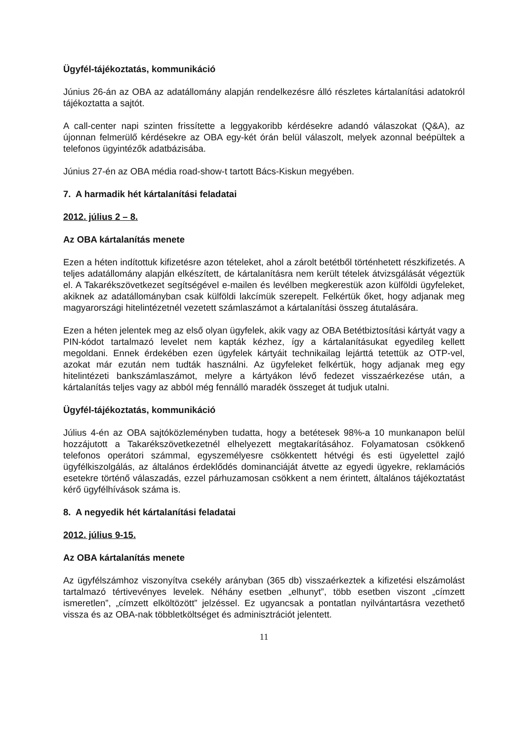Ügyfél-tájékoztatás, kommunikáció
Június 26-án az OBA az adatállomány alapján rendelkezésre álló részletes kártalanítási adatokról tájékoztatta a sajtót.
A call-center napi szinten frissítette a leggyakoribb kérdésekre adandó válaszokat (Q&A), az újonnan felmerülő kérdésekre az OBA egy-két órán belül válaszolt, melyek azonnal beépültek a telefonos ügyintézők adatbázisába.
Június 27-én az OBA média road-show-t tartott Bács-Kiskun megyében.
7. A harmadik hét kártalanítási feladatai
2012. július 2 – 8.
Az OBA kártalanítás menete
Ezen a héten indítottuk kifizetésre azon tételeket, ahol a zárolt betétből történhetett részkifizetés. A teljes adatállomány alapján elkészített, de kártalanításra nem került tételek átvizsgálását végeztük el. A Takarékszövetkezet segítségével e-mailen és levélben megkerestük azon külföldi ügyfeleket, akiknek az adatállományban csak külföldi lakcímük szerepelt. Felkértük őket, hogy adjanak meg magyarországi hitelintézetnél vezetett számlaszámot a kártalanítási összeg átutalására.
Ezen a héten jelentek meg az első olyan ügyfelek, akik vagy az OBA Betétbiztosítási kártyát vagy a PIN-kódot tartalmazó levelet nem kapták kézhez, így a kártalanításukat egyedileg kellett megoldani. Ennek érdekében ezen ügyfelek kártyáit technikailag lejárttá tetettük az OTP-vel, azokat már ezután nem tudták használni. Az ügyfeleket felkértük, hogy adjanak meg egy hitelintézeti bankszámlaszámot, melyre a kártyákon lévő fedezet visszaérkezése után, a kártalanítás teljes vagy az abból még fennálló maradék összeget át tudjuk utalni.
Ügyfél-tájékoztatás, kommunikáció
Július 4-én az OBA sajtóközleményben tudatta, hogy a betétesek 98%-a 10 munkanapon belül hozzájutott a Takarékszövetkezetnél elhelyezett megtakarításához. Folyamatosan csökkenő telefonos operátori számmal, egyszemélyesre csökkentett hétvégi és esti ügyelettel zajló ügyfélkiszolgálás, az általános érdeklődés dominanciáját átvette az egyedi ügyekre, reklamációs esetekre történő válaszadás, ezzel párhuzamosan csökkent a nem érintett, általános tájékoztatást kérő ügyfélhívások száma is.
8. A negyedik hét kártalanítási feladatai
2012. július 9-15.
Az OBA kártalanítás menete
Az ügyfélszámhoz viszonyítva csekély arányban (365 db) visszaérkeztek a kifizetési elszámolást tartalmazó tértivevényes levelek. Néhány esetben „elhunyt”, több esetben viszont „címzett ismeretlen”, „címzett elköltözött” jelzéssel. Ez ugyancsak a pontatlan nyilvántartásra vezethető vissza és az OBA-nak többletköltséget és adminisztrációt jelentett.
11